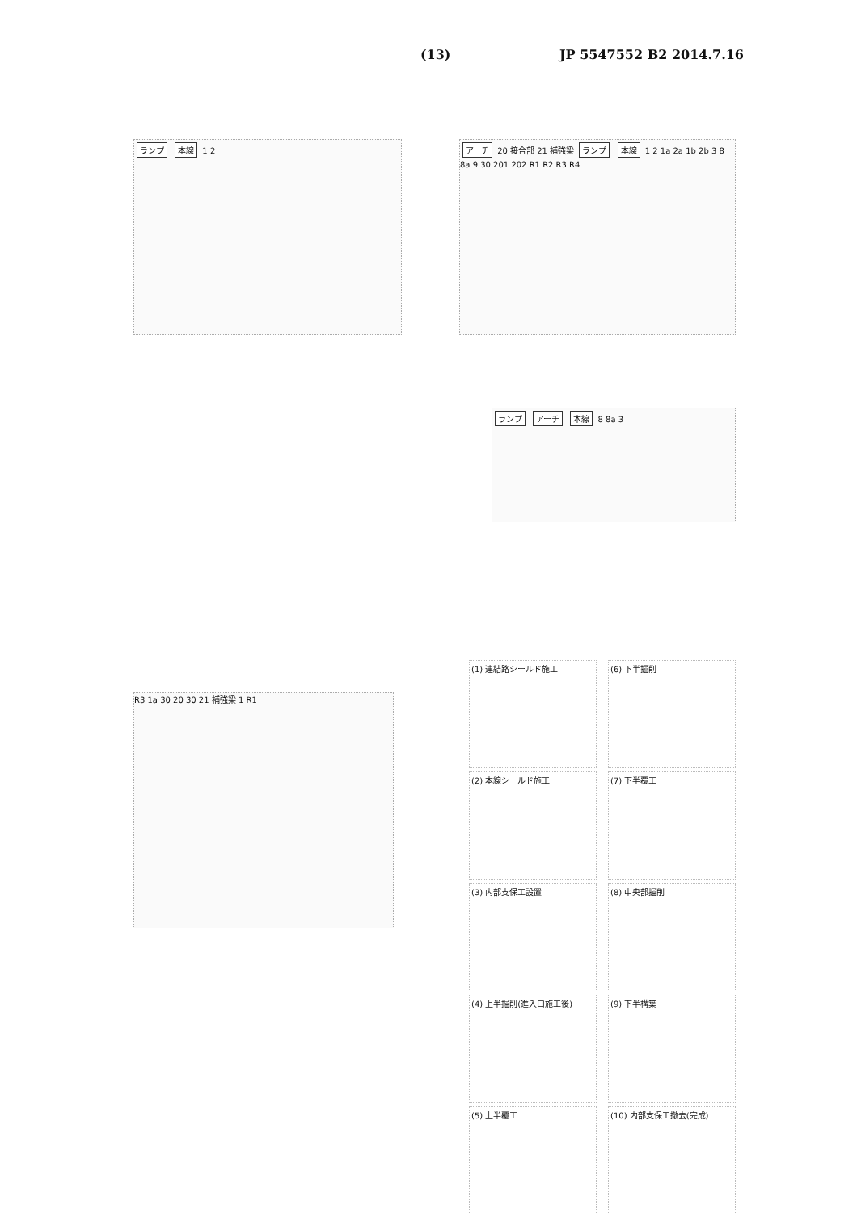(13) JP 5547552 B2 2014.7.16
ランプ 本線 1 2
アーチ 20 接合部 21 補強梁 ランプ 本線 1 2 1a 2a 1b 2b 3 8 8a 9 30 201 202 R1 R2 R3 R4
ランプ アーチ 本線 8 8a 3
R3 1a 30 20 30 21 補強梁 1 R1
(1) 連結路シールド施工
(6) 下半掘削
(2) 本線シールド施工
(7) 下半覆工
(3) 内部支保工設置
(8) 中央部掘削
(4) 上半掘削(進入口施工後)
(9) 下半構築
(5) 上半覆工
(10) 内部支保工撤去(完成)